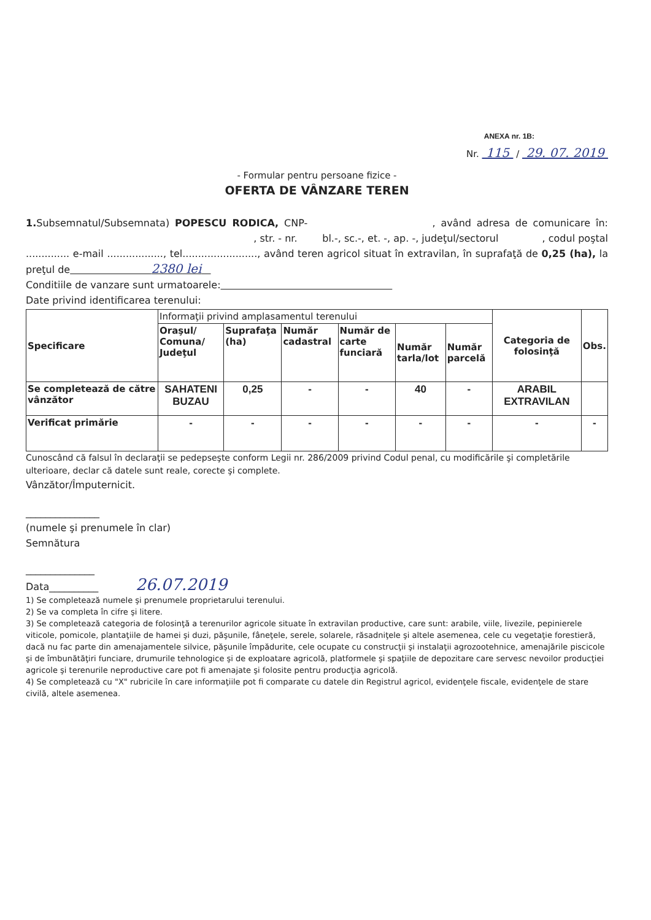ANEXA nr. 1B:
Nr. 115 / 29. 07. 2019
- Formular pentru persoane fizice -
OFERTA DE VÂNZARE TEREN
1. Subsemnatul/Subsemnata) POPESCU RODICA, CNP- , având adresa de comunicare în: , str. - nr. bl.-, sc.-, et. -, ap. -, judeţul/sectorul , codul poştal .............. e-mail .................., tel........................, având teren agricol situat în extravilan, în suprafaţă de 0,25 (ha), la preţul de 2380 lei
Conditiile de vanzare sunt urmatoarele:
Date privind identificarea terenului:
| Specificare | Informaţii privind amplasamentul terenului | | | | | | Categoria de folosinţă | Obs. |
| | Oraşul/ Comuna/ Judeţul | Suprafaţa (ha) | Număr cadastral | Număr de carte funciară | Număr tarla/lot | Număr parcelă | | |
| Se completează de către vânzător | SAHATENI BUZAU | 0,25 | - | - | 40 | - | ARABIL EXTRAVILAN | |
| Verificat primărie | - | - | - | - | - | - | - | - |
Cunoscând că falsul în declaraţii se pedepseşte conform Legii nr. 286/2009 privind Codul penal, cu modificările şi completările ulterioare, declar că datele sunt reale, corecte şi complete.
Vânzător/Împuternicit.
_______________
(numele şi prenumele în clar)
Semnătura
______________
Data__________ 26.07.2019
1) Se completează numele şi prenumele proprietarului terenului.
2) Se va completa în cifre şi litere.
3) Se completează categoria de folosinţă a terenurilor agricole situate în extravilan productive, care sunt: arabile, viile, livezile, pepinierele viticole, pomicole, plantaţiile de hamei şi duzi, păşunile, fâneţele, serele, solarele, răsadniţele şi altele asemenea, cele cu vegetaţie forestieră, dacă nu fac parte din amenajamentele silvice, păşunile împădurite, cele ocupate cu construcţii şi instalaţii agrozootehnice, amenajările piscicole şi de îmbunătăţiri funciare, drumurile tehnologice şi de exploatare agricolă, platformele şi spaţiile de depozitare care servesc nevoilor producţiei agricole şi terenurile neproductive care pot fi amenajate şi folosite pentru producţia agricolă.
4) Se completează cu "X" rubricile în care informaţiile pot fi comparate cu datele din Registrul agricol, evidenţele fiscale, evidenţele de stare civilă, altele asemenea.